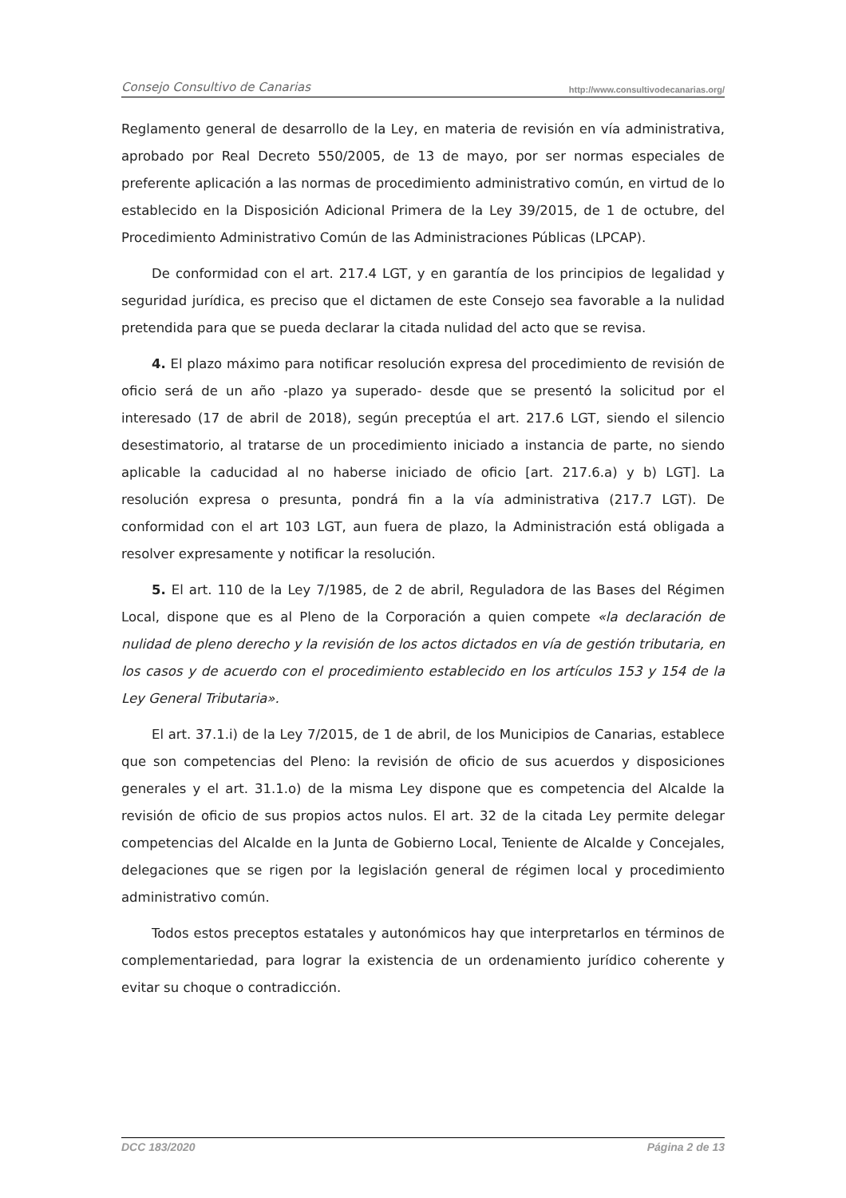Consejo Consultivo de Canarias http://www.consultivodecanarias.org/
Reglamento general de desarrollo de la Ley, en materia de revisión en vía administrativa, aprobado por Real Decreto 550/2005, de 13 de mayo, por ser normas especiales de preferente aplicación a las normas de procedimiento administrativo común, en virtud de lo establecido en la Disposición Adicional Primera de la Ley 39/2015, de 1 de octubre, del Procedimiento Administrativo Común de las Administraciones Públicas (LPCAP).
De conformidad con el art. 217.4 LGT, y en garantía de los principios de legalidad y seguridad jurídica, es preciso que el dictamen de este Consejo sea favorable a la nulidad pretendida para que se pueda declarar la citada nulidad del acto que se revisa.
4. El plazo máximo para notificar resolución expresa del procedimiento de revisión de oficio será de un año -plazo ya superado- desde que se presentó la solicitud por el interesado (17 de abril de 2018), según preceptúa el art. 217.6 LGT, siendo el silencio desestimatorio, al tratarse de un procedimiento iniciado a instancia de parte, no siendo aplicable la caducidad al no haberse iniciado de oficio [art. 217.6.a) y b) LGT]. La resolución expresa o presunta, pondrá fin a la vía administrativa (217.7 LGT). De conformidad con el art 103 LGT, aun fuera de plazo, la Administración está obligada a resolver expresamente y notificar la resolución.
5. El art. 110 de la Ley 7/1985, de 2 de abril, Reguladora de las Bases del Régimen Local, dispone que es al Pleno de la Corporación a quien compete «la declaración de nulidad de pleno derecho y la revisión de los actos dictados en vía de gestión tributaria, en los casos y de acuerdo con el procedimiento establecido en los artículos 153 y 154 de la Ley General Tributaria».
El art. 37.1.i) de la Ley 7/2015, de 1 de abril, de los Municipios de Canarias, establece que son competencias del Pleno: la revisión de oficio de sus acuerdos y disposiciones generales y el art. 31.1.o) de la misma Ley dispone que es competencia del Alcalde la revisión de oficio de sus propios actos nulos. El art. 32 de la citada Ley permite delegar competencias del Alcalde en la Junta de Gobierno Local, Teniente de Alcalde y Concejales, delegaciones que se rigen por la legislación general de régimen local y procedimiento administrativo común.
Todos estos preceptos estatales y autonómicos hay que interpretarlos en términos de complementariedad, para lograr la existencia de un ordenamiento jurídico coherente y evitar su choque o contradicción.
DCC 183/2020 Página 2 de 13